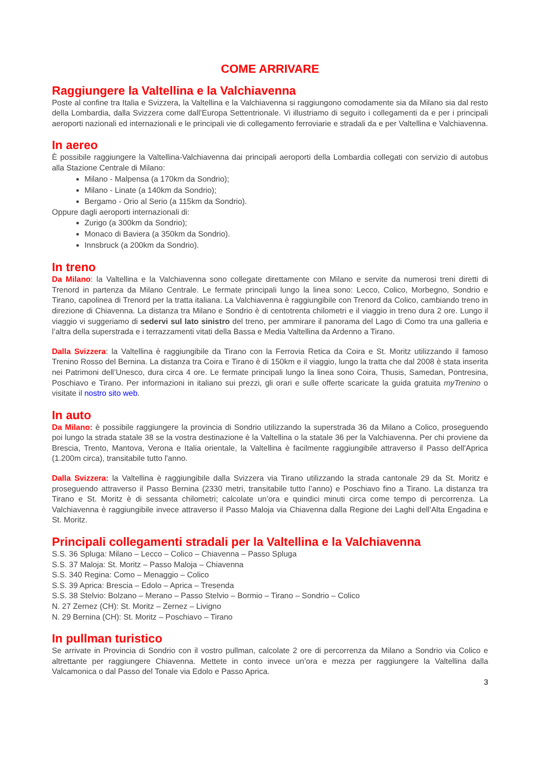COME ARRIVARE
Raggiungere la Valtellina e la Valchiavenna
Poste al confine tra Italia e Svizzera, la Valtellina e la Valchiavenna si raggiungono comodamente sia da Milano sia dal resto della Lombardia, dalla Svizzera come dall’Europa Settentrionale. Vi illustriamo di seguito i collegamenti da e per i principali aeroporti nazionali ed internazionali e le principali vie di collegamento ferroviarie e stradali da e per Valtellina e Valchiavenna.
In aereo
È possibile raggiungere la Valtellina-Valchiavenna dai principali aeroporti della Lombardia collegati con servizio di autobus alla Stazione Centrale di Milano:
Milano - Malpensa (a 170km da Sondrio);
Milano - Linate (a 140km da Sondrio);
Bergamo - Orio al Serio (a 115km da Sondrio).
Oppure dagli aeroporti internazionali di:
Zurigo (a 300km da Sondrio);
Monaco di Baviera (a 350km da Sondrio).
Innsbruck (a 200km da Sondrio).
In treno
Da Milano: la Valtellina e la Valchiavenna sono collegate direttamente con Milano e servite da numerosi treni diretti di Trenord in partenza da Milano Centrale. Le fermate principali lungo la linea sono: Lecco, Colico, Morbegno, Sondrio e Tirano, capolinea di Trenord per la tratta italiana. La Valchiavenna è raggiungibile con Trenord da Colico, cambiando treno in direzione di Chiavenna. La distanza tra Milano e Sondrio è di centotrenta chilometri e il viaggio in treno dura 2 ore. Lungo il viaggio vi suggeriamo di sedervi sul lato sinistro del treno, per ammirare il panorama del Lago di Como tra una galleria e l’altra della superstrada e i terrazzamenti vitati della Bassa e Media Valtellina da Ardenno a Tirano.
Dalla Svizzera: la Valtellina è raggiungibile da Tirano con la Ferrovia Retica da Coira e St. Moritz utilizzando il famoso Trenino Rosso del Bernina. La distanza tra Coira e Tirano è di 150km e il viaggio, lungo la tratta che dal 2008 è stata inserita nei Patrimoni dell’Unesco, dura circa 4 ore. Le fermate principali lungo la linea sono Coira, Thusis, Samedan, Pontresina, Poschiavo e Tirano. Per informazioni in italiano sui prezzi, gli orari e sulle offerte scaricate la guida gratuita myTrenino o visitate il nostro sito web.
In auto
Da Milano: è possibile raggiungere la provincia di Sondrio utilizzando la superstrada 36 da Milano a Colico, proseguendo poi lungo la strada statale 38 se la vostra destinazione è la Valtellina o la statale 36 per la Valchiavenna. Per chi proviene da Brescia, Trento, Mantova, Verona e Italia orientale, la Valtellina è facilmente raggiungibile attraverso il Passo dell'Aprica (1.200m circa), transitabile tutto l'anno.
Dalla Svizzera: la Valtellina è raggiungibile dalla Svizzera via Tirano utilizzando la strada cantonale 29 da St. Moritz e proseguendo attraverso il Passo Bernina (2330 metri, transitabile tutto l’anno) e Poschiavo fino a Tirano. La distanza tra Tirano e St. Moritz è di sessanta chilometri; calcolate un’ora e quindici minuti circa come tempo di percorrenza. La Valchiavenna è raggiungibile invece attraverso il Passo Maloja via Chiavenna dalla Regione dei Laghi dell’Alta Engadina e St. Moritz.
Principali collegamenti stradali per la Valtellina e la Valchiavenna
S.S. 36 Spluga: Milano – Lecco – Colico – Chiavenna – Passo Spluga
S.S. 37 Maloja: St. Moritz – Passo Maloja – Chiavenna
S.S. 340 Regina: Como – Menaggio – Colico
S.S. 39 Aprica: Brescia – Edolo – Aprica – Tresenda
S.S. 38 Stelvio: Bolzano – Merano – Passo Stelvio – Bormio – Tirano – Sondrio – Colico
N. 27 Zernez (CH): St. Moritz – Zernez – Livigno
N. 29 Bernina (CH): St. Moritz – Poschiavo – Tirano
In pullman turistico
Se arrivate in Provincia di Sondrio con il vostro pullman, calcolate 2 ore di percorrenza da Milano a Sondrio via Colico e altrettante per raggiungere Chiavenna. Mettete in conto invece un’ora e mezza per raggiungere la Valtellina dalla Valcamonica o dal Passo del Tonale via Edolo e Passo Aprica.
3